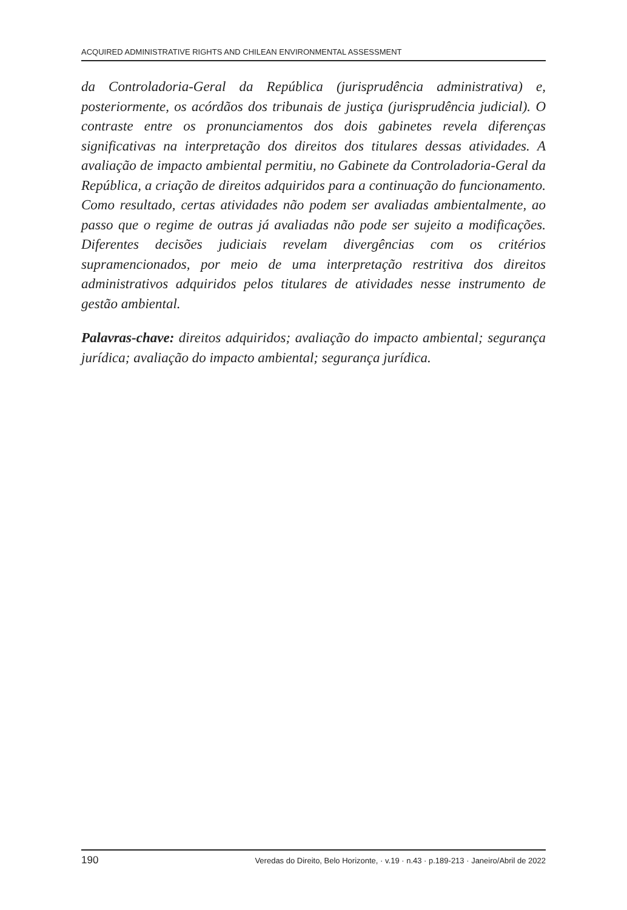ACQUIRED ADMINISTRATIVE RIGHTS AND CHILEAN ENVIRONMENTAL ASSESSMENT
da Controladoria-Geral da República (jurisprudência administrativa) e, posteriormente, os acórdãos dos tribunais de justiça (jurisprudência judicial). O contraste entre os pronunciamentos dos dois gabinetes revela diferenças significativas na interpretação dos direitos dos titulares dessas atividades. A avaliação de impacto ambiental permitiu, no Gabinete da Controladoria-Geral da República, a criação de direitos adquiridos para a continuação do funcionamento. Como resultado, certas atividades não podem ser avaliadas ambientalmente, ao passo que o regime de outras já avaliadas não pode ser sujeito a modificações. Diferentes decisões judiciais revelam divergências com os critérios supramencionados, por meio de uma interpretação restritiva dos direitos administrativos adquiridos pelos titulares de atividades nesse instrumento de gestão ambiental.
Palavras-chave: direitos adquiridos; avaliação do impacto ambiental; segurança jurídica; avaliação do impacto ambiental; segurança jurídica.
190 Veredas do Direito, Belo Horizonte, · v.19 · n.43 · p.189-213 · Janeiro/Abril de 2022